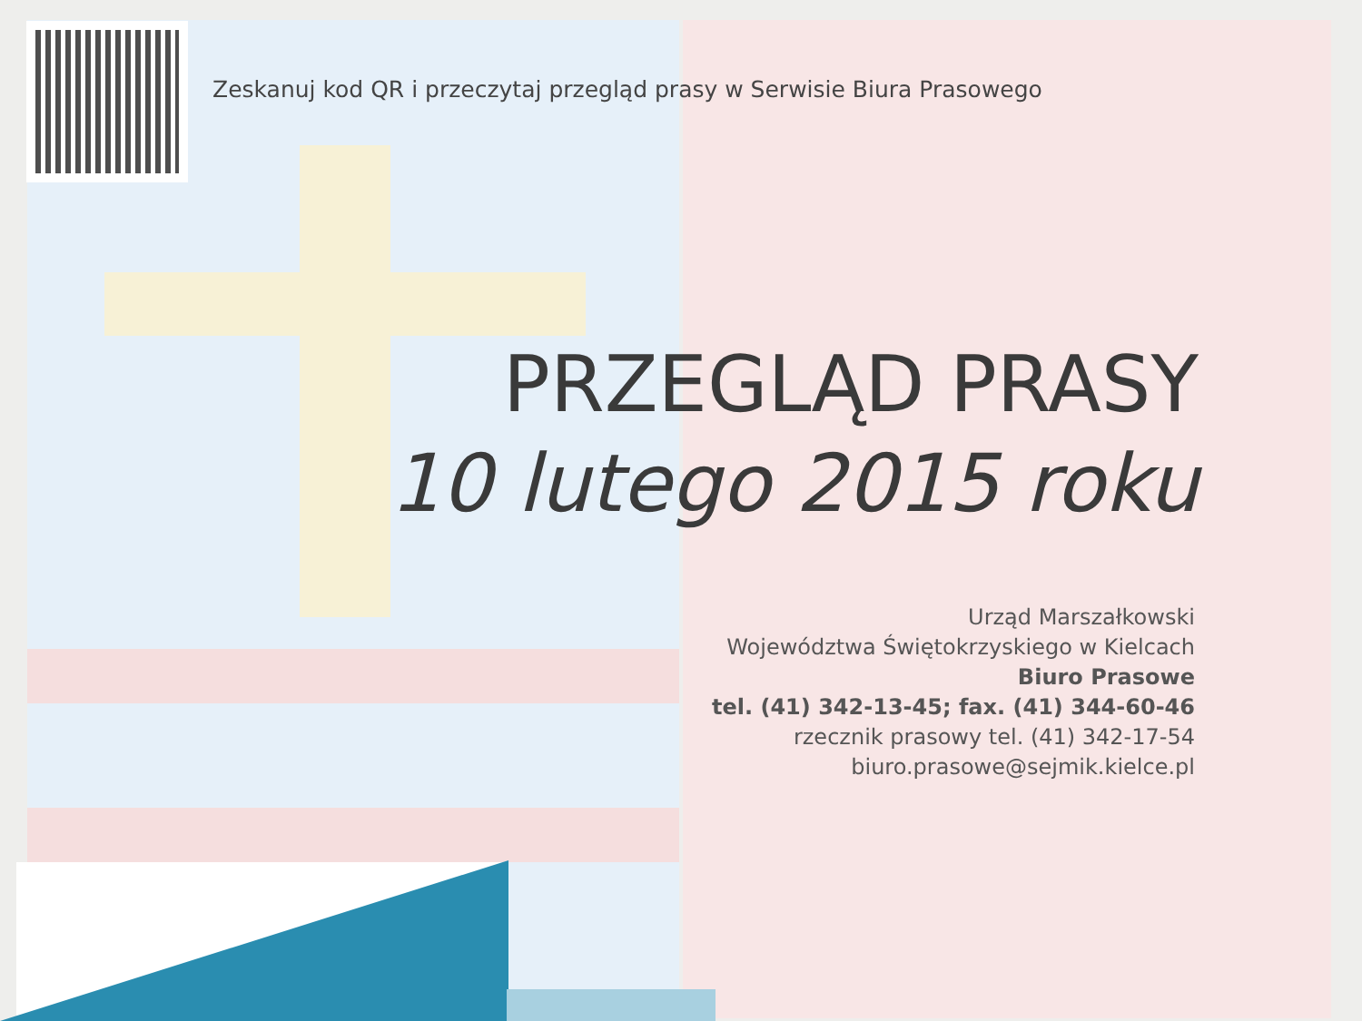Zeskanuj kod QR i przeczytaj przegląd prasy w Serwisie Biura Prasowego
PRZEGLĄD PRASY
10 lutego 2015 roku
Urząd Marszałkowski
Województwa Świętokrzyskiego w Kielcach
Biuro Prasowe
tel. (41) 342-13-45; fax. (41) 344-60-46
rzecznik prasowy tel. (41) 342-17-54
biuro.prasowe@sejmik.kielce.pl